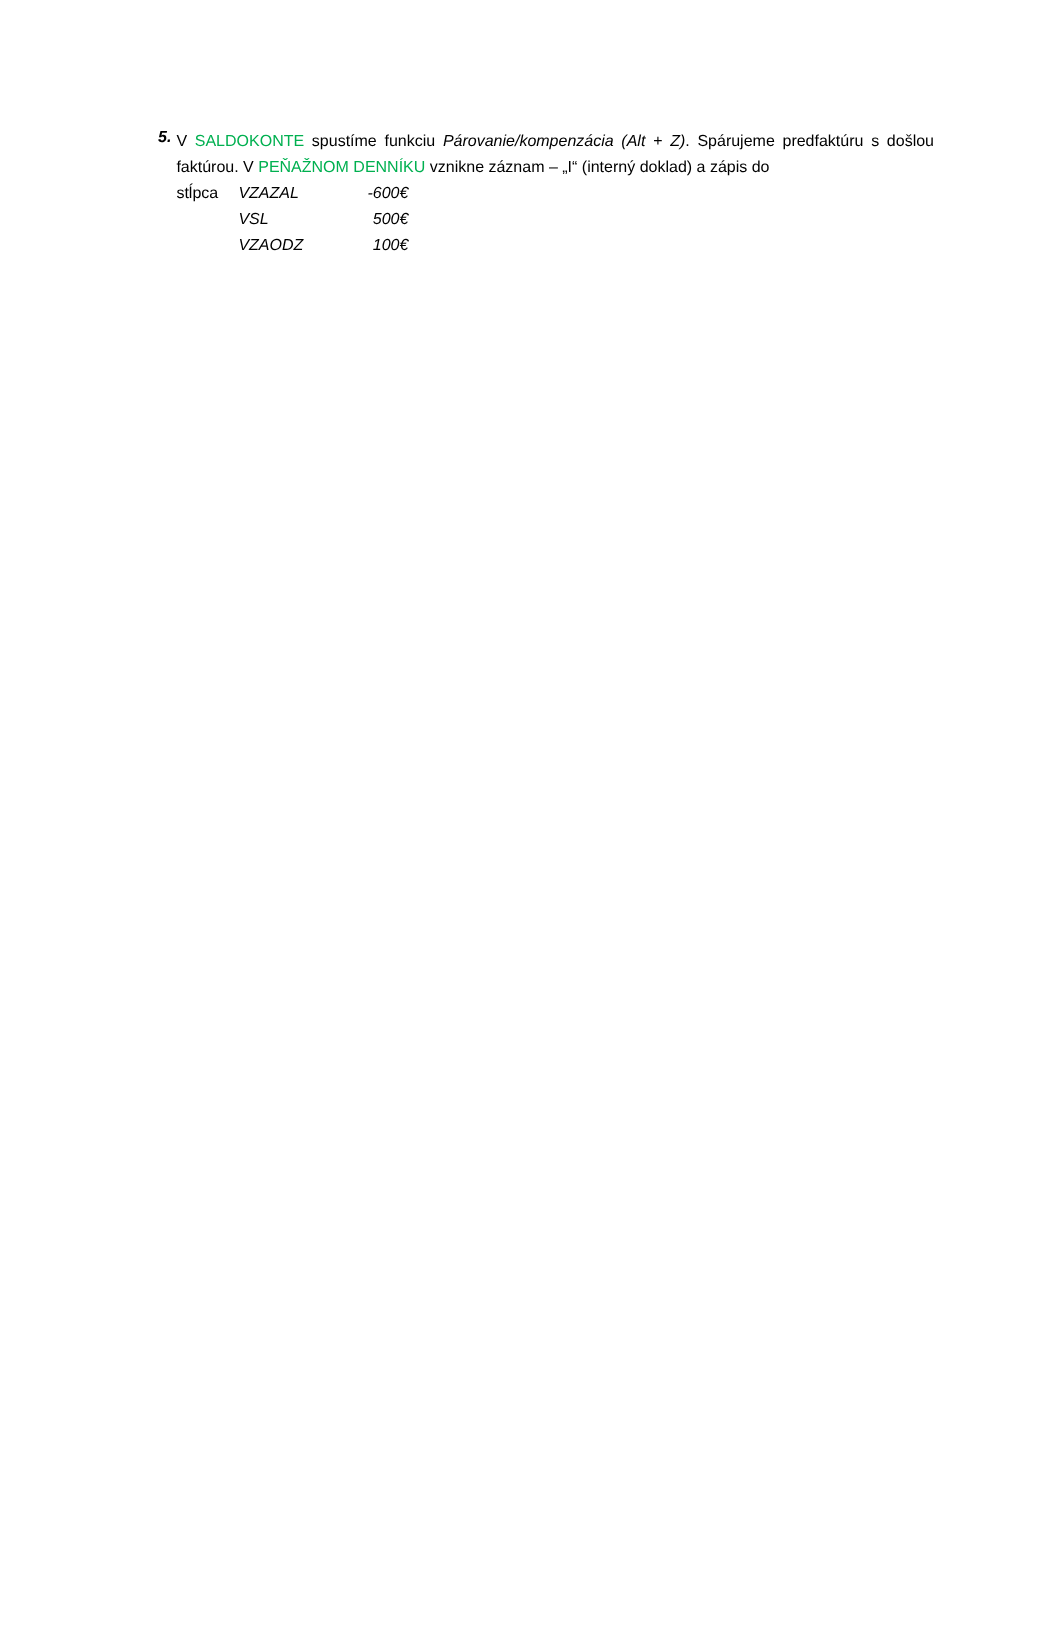5.
V SALDOKONTE spustíme funkciu Párovanie/kompenzácia (Alt + Z). Spárujeme predfaktúru s došlou faktúrou. V PEŇAŽNOM DENNÍKU vznikne záznam – „I“ (interný doklad) a zápis do
stĺpca VZAZAL -600€
VSL 500€
VZAODZ 100€